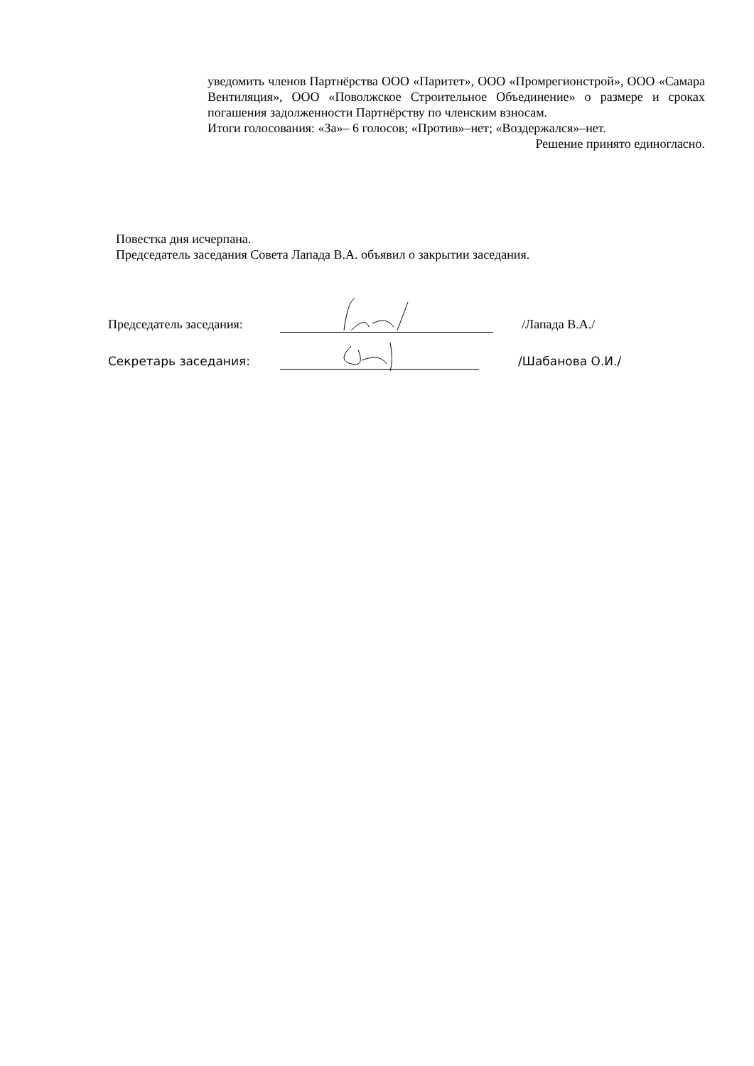уведомить членов Партнёрства ООО «Паритет», ООО «Промрегионстрой», ООО «Самара Вентиляция», ООО «Поволжское Строительное Объединение» о размере и сроках погашения задолженности Партнёрству по членским взносам.
Итоги голосования: «За»– 6 голосов; «Против»–нет; «Воздержался»–нет.
Решение принято единогласно.
Повестка дня исчерпана.
Председатель заседания Совета Лапада В.А. объявил о закрытии заседания.
Председатель заседания:
/Лапада В.А./
Секретарь заседания: /Шабанова О.И./